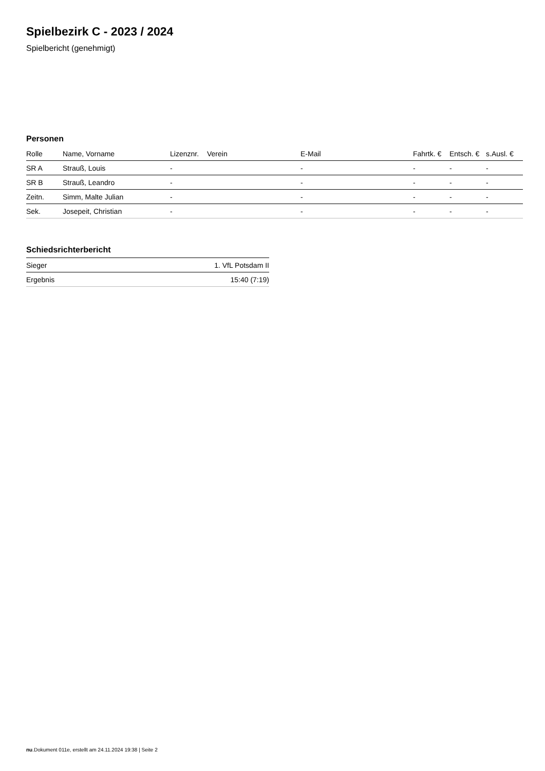Spielbezirk C - 2023 / 2024
Spielbericht (genehmigt)
Personen
| Rolle | Name, Vorname | Lizenznr. | Verein | E-Mail | Fahrtk. € | Entsch. € | s.Ausl. € |
| --- | --- | --- | --- | --- | --- | --- | --- |
| SR A | Strauß, Louis | - | | - | - | - | - |
| SR B | Strauß, Leandro | - | | - | - | - | - |
| Zeitn. | Simm, Malte Julian | - | | - | - | - | - |
| Sek. | Josepeit, Christian | - | | - | - | - | - |
Schiedsrichterbericht
| Sieger | 1. VfL Potsdam II |
| Ergebnis | 15:40 (7:19) |
nu.Dokument 011e, erstellt am 24.11.2024 19:38 | Seite 2